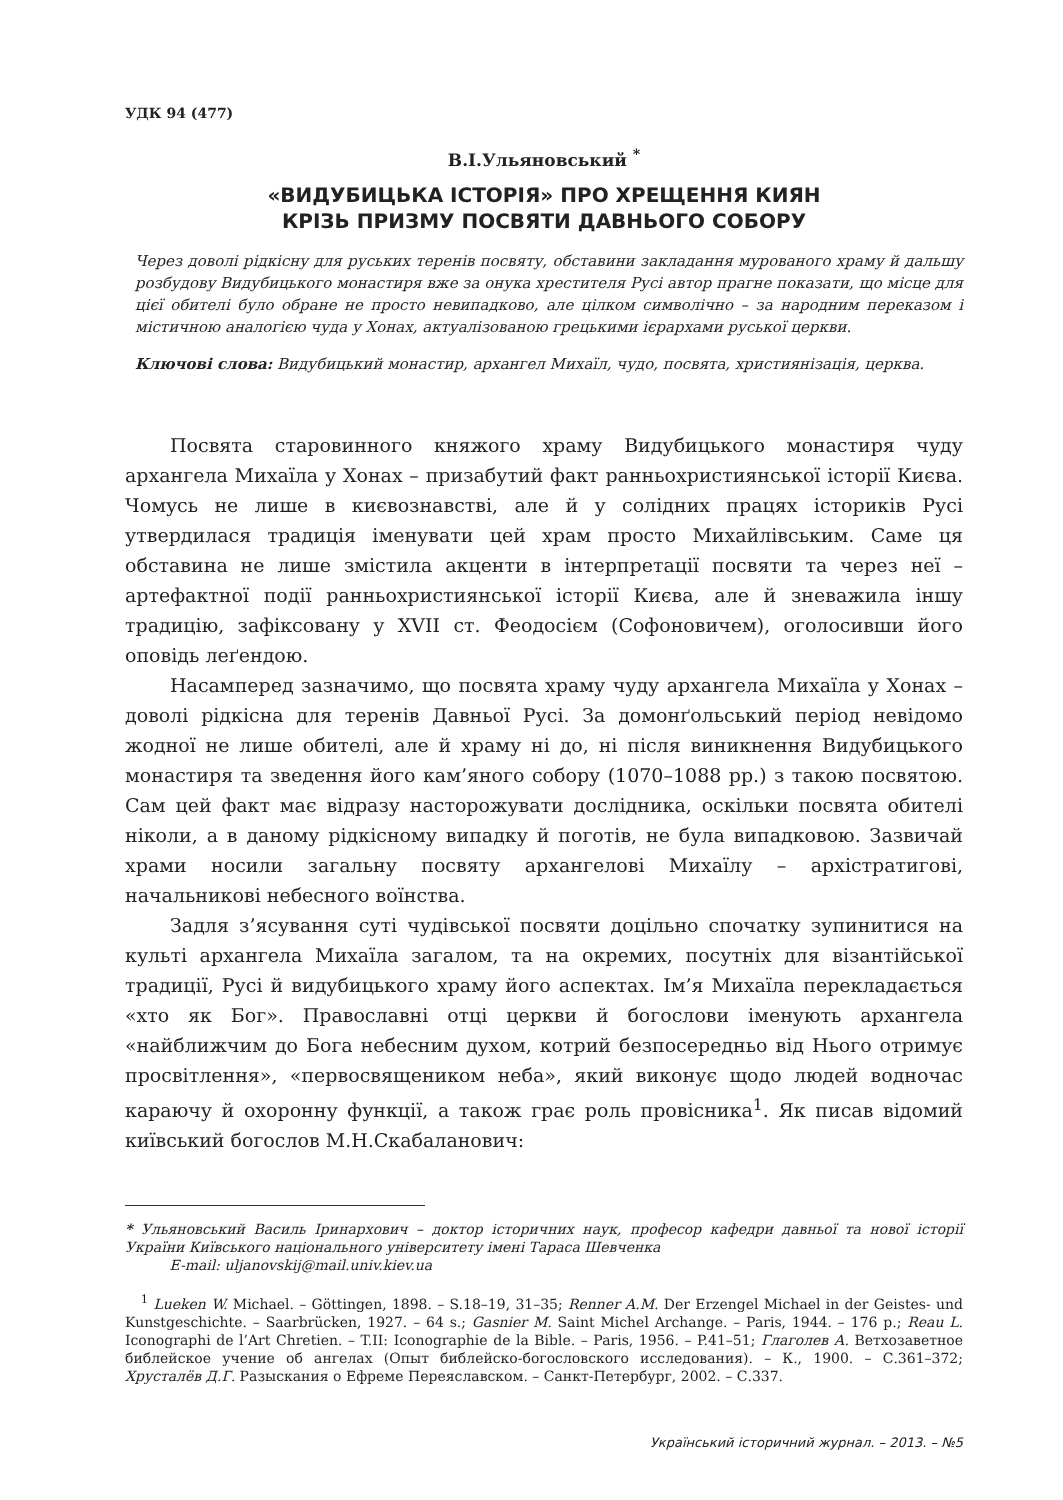УДК 94 (477)
В.І.Ульяновський <sup>*</sup>
«ВИДУБИЦЬКА ІСТОРІЯ» ПРО ХРЕЩЕННЯ КИЯН
КРІЗЬ ПРИЗМУ ПОСВЯТИ ДАВНЬОГО СОБОРУ
Через доволі рідкісну для руських теренів посвяту, обставини закладання мурованого храму й дальшу розбудову Видубицького монастиря вже за онука хрестителя Русі автор прагне показати, що місце для цієї обителі було обране не просто невипадково, але цілком символічно – за народним переказом і містичною аналогією чуда у Хонах, актуалізованою грецькими ієрархами руської церкви.
Ключові слова: Видубицький монастир, архангел Михаїл, чудо, посвята, християнізація, церква.
Посвята старовинного княжого храму Видубицького монастиря чуду архангела Михаїла у Хонах – призабутий факт ранньохристиянської історії Києва. Чомусь не лише в києвознавстві, але й у солідних працях істориків Русі утвердилася традиція іменувати цей храм просто Михайлівським. Саме ця обставина не лише змістила акценти в інтерпретації посвяти та через неї – артефактної події ранньохристиянської історії Києва, але й зневажила іншу традицію, зафіксовану у XVII ст. Феодосієм (Софоновичем), оголосивши його оповідь леґендою.
Насамперед зазначимо, що посвята храму чуду архангела Михаїла у Хонах – доволі рідкісна для теренів Давньої Русі. За домонґольський період невідомо жодної не лише обителі, але й храму ні до, ні після виникнення Видубицького монастиря та зведення його кам’яного собору (1070–1088 рр.) з такою посвятою. Сам цей факт має відразу насторожувати дослідника, оскільки посвята обителі ніколи, а в даному рідкісному випадку й поготів, не була випадковою. Зазвичай храми носили загальну посвяту архангелові Михаїлу – архістратигові, начальникові небесного воїнства.
Задля з’ясування суті чудівської посвяти доцільно спочатку зупинитися на культі архангела Михаїла загалом, та на окремих, посутніх для візантійської традиції, Русі й видубицького храму його аспектах. Ім’я Михаїла перекладається «хто як Бог». Православні отці церкви й богослови іменують архангела «найближчим до Бога небесним духом, котрий безпосередньо від Нього отримує просвітлення», «первосвящеником неба», який виконує щодо людей водночас караючу й охоронну функції, а також грає роль провісника<sup>1</sup>. Як писав відомий київський богослов М.Н.Скабаланович:
* Ульяновський Василь Іринархович – доктор історичних наук, професор кафедри давньої та нової історії України Київського національного університету імені Тараса Шевченка
E-mail: uljanovskij@mail.univ.kiev.ua
<sup>1</sup> Lueken W. Michael. – Göttingen, 1898. – S.18–19, 31–35; Renner A.M. Der Erzengel Michael in der Geistes- und Kunstgeschichte. – Saarbrücken, 1927. – 64 s.; Gasnier M. Saint Michel Archange. – Paris, 1944. – 176 p.; Reau L. Iconographi de l’Art Chretien. – T.II: Iconographie de la Bible. – Paris, 1956. – P.41–51; Глаголев А. Ветхозаветное библейское учение об ангелах (Опыт библейско-богословского исследования). – К., 1900. – С.361–372; Хрусталёв Д.Г. Разыскания о Ефреме Переяславском. – Санкт-Петербург, 2002. – С.337.
Український історичний журнал. – 2013. – №5